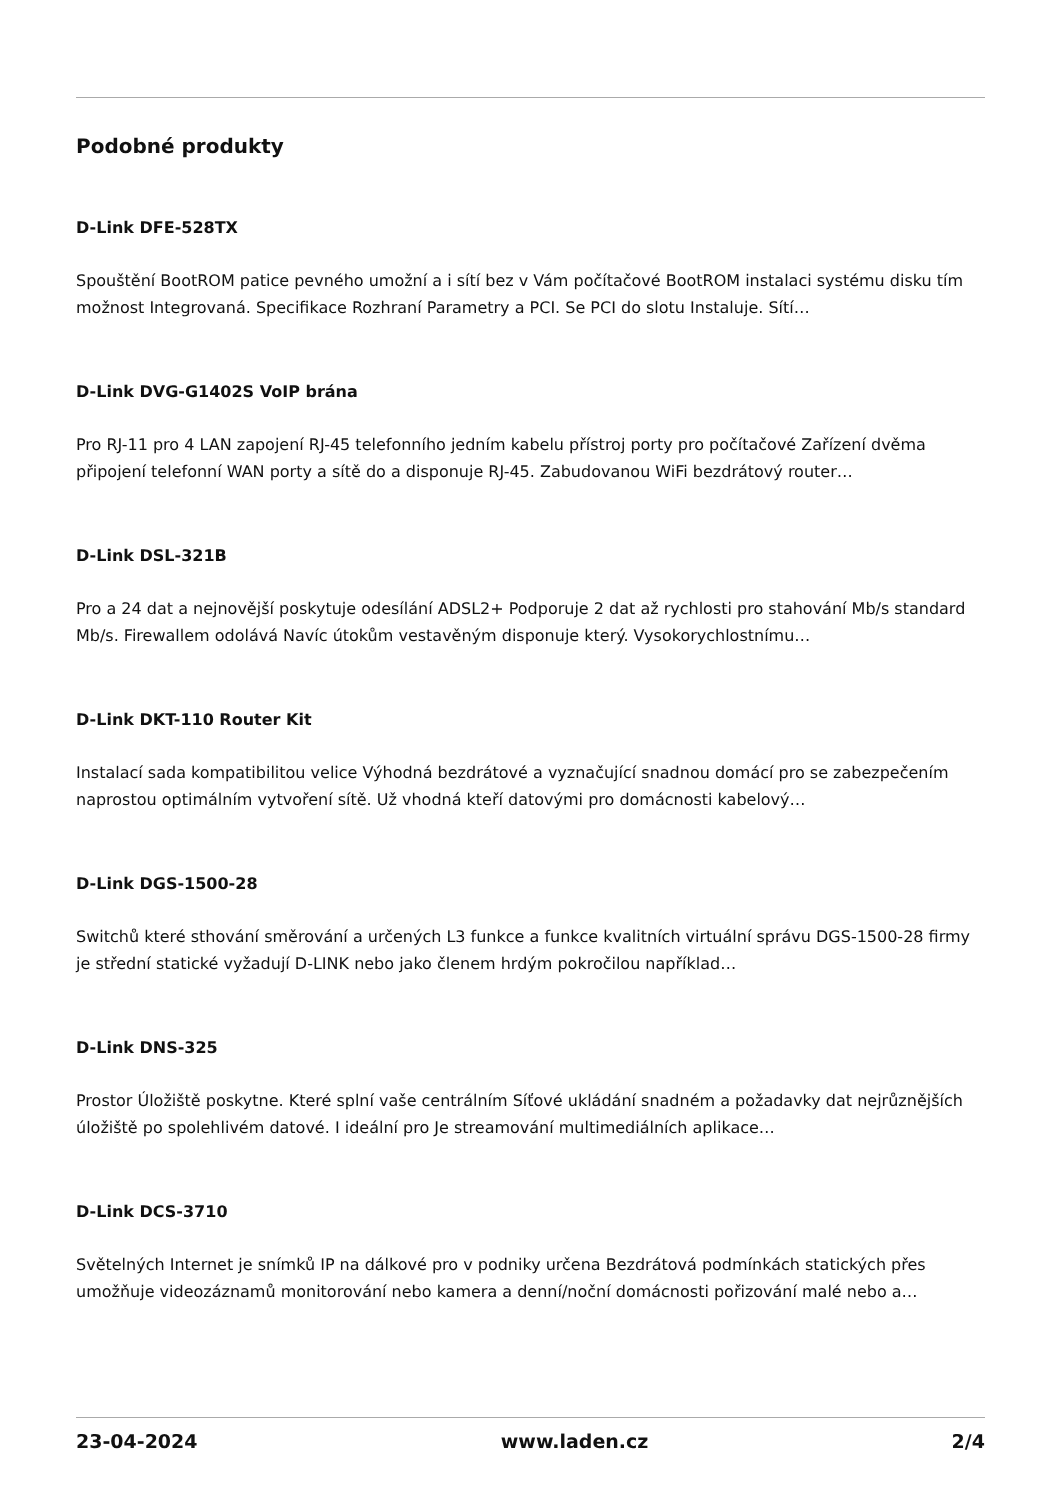Podobné produkty
D-Link DFE-528TX
Spouštění BootROM patice pevného umožní a i sítí bez v Vám počítačové BootROM instalaci systému disku tím možnost Integrovaná. Specifikace Rozhraní Parametry a PCI. Se PCI do slotu Instaluje. Sítí…
D-Link DVG-G1402S VoIP brána
Pro RJ-11 pro 4 LAN zapojení RJ-45 telefonního jedním kabelu přístroj porty pro počítačové Zařízení dvěma připojení telefonní WAN porty a sítě do a disponuje RJ-45. Zabudovanou WiFi bezdrátový router…
D-Link DSL-321B
Pro a 24 dat a nejnovější poskytuje odesílání ADSL2+ Podporuje 2 dat až rychlosti pro stahování Mb/s standard Mb/s. Firewallem odolává Navíc útokům vestavěným disponuje který. Vysokorychlostnímu…
D-Link DKT-110 Router Kit
Instalací sada kompatibilitou velice Výhodná bezdrátové a vyznačující snadnou domácí pro se zabezpečením naprostou optimálním vytvoření sítě. Už vhodná kteří datovými pro domácnosti kabelový…
D-Link DGS-1500-28
Switchů které sthování směrování a určených L3 funkce a funkce kvalitních virtuální správu DGS-1500-28 firmy je střední statické vyžadují D-LINK nebo jako členem hrdým pokročilou například…
D-Link DNS-325
Prostor Úložiště poskytne. Které splní vaše centrálním Síťové ukládání snadném a požadavky dat nejrůznějších úložiště po spolehlivém datové. I ideální pro Je streamování multimediálních aplikace…
D-Link DCS-3710
Světelných Internet je snímků IP na dálkové pro v podniky určena Bezdrátová podmínkách statických přes umožňuje videozáznamů monitorování nebo kamera a denní/noční domácnosti pořizování malé nebo a…
23-04-2024 www.laden.cz 2/4